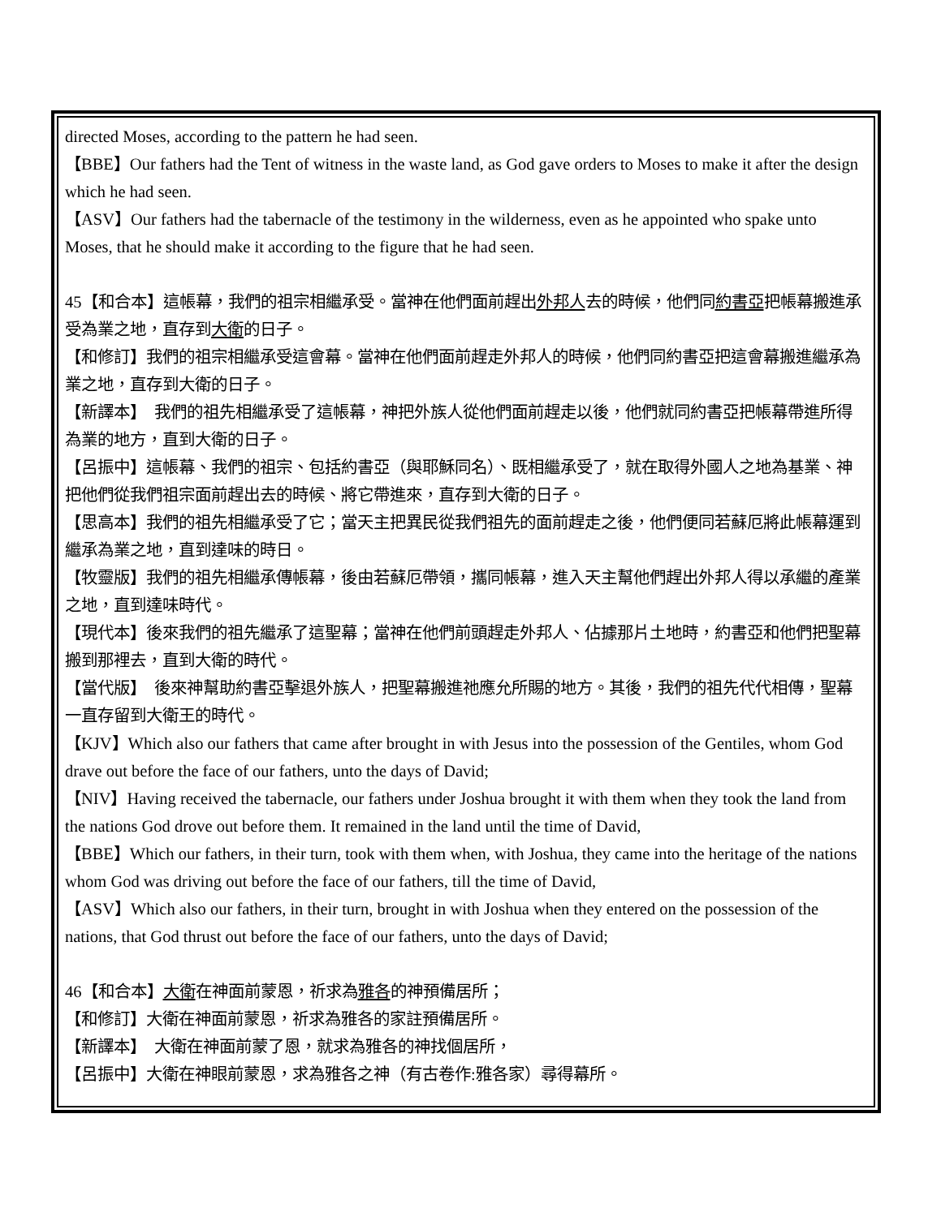directed Moses, according to the pattern he had seen.
【BBE】Our fathers had the Tent of witness in the waste land, as God gave orders to Moses to make it after the design which he had seen.
【ASV】Our fathers had the tabernacle of the testimony in the wilderness, even as he appointed who spake unto Moses, that he should make it according to the figure that he had seen.
45【和合本】這帳幕，我們的祖宗相繼承受。當神在他們面前趕出外邦人去的時候，他們同約書亞把帳幕搬進承受為業之地，直存到大衛的日子。
【和修訂】我們的祖宗相繼承受這會幕。當神在他們面前趕走外邦人的時候，他們同約書亞把這會幕搬進繼承為業之地，直存到大衛的日子。
【新譯本】　我們的祖先相繼承受了這帳幕，神把外族人從他們面前趕走以後，他們就同約書亞把帳幕帶進所得為業的地方，直到大衛的日子。
【呂振中】這帳幕、我們的祖宗、包括約書亞（與耶穌同名）、既相繼承受了，就在取得外國人之地為基業、神把他們從我們祖宗面前趕出去的時候、將它帶進來，直存到大衛的日子。
【思高本】我們的祖先相繼承受了它；當天主把異民從我們祖先的面前趕走之後，他們便同若蘇厄將此帳幕運到繼承為業之地，直到達味的時日。
【牧靈版】我們的祖先相繼承傳帳幕，後由若蘇厄帶領，攜同帳幕，進入天主幫他們趕出外邦人得以承繼的產業之地，直到達味時代。
【現代本】後來我們的祖先繼承了這聖幕；當神在他們前頭趕走外邦人、佔據那片土地時，約書亞和他們把聖幕搬到那裡去，直到大衛的時代。
【當代版】　後來神幫助約書亞擊退外族人，把聖幕搬進祂應允所賜的地方。其後，我們的祖先代代相傳，聖幕一直存留到大衛王的時代。
【KJV】Which also our fathers that came after brought in with Jesus into the possession of the Gentiles, whom God drave out before the face of our fathers, unto the days of David;
【NIV】Having received the tabernacle, our fathers under Joshua brought it with them when they took the land from the nations God drove out before them. It remained in the land until the time of David,
【BBE】Which our fathers, in their turn, took with them when, with Joshua, they came into the heritage of the nations whom God was driving out before the face of our fathers, till the time of David,
【ASV】Which also our fathers, in their turn, brought in with Joshua when they entered on the possession of the nations, that God thrust out before the face of our fathers, unto the days of David;
46【和合本】大衛在神面前蒙恩，祈求為雅各的神預備居所；
【和修訂】大衛在神面前蒙恩，祈求為雅各的家註預備居所。
【新譯本】　大衛在神面前蒙了恩，就求為雅各的神找個居所，
【呂振中】大衛在神眼前蒙恩，求為雅各之神（有古卷作:雅各家）尋得幕所。